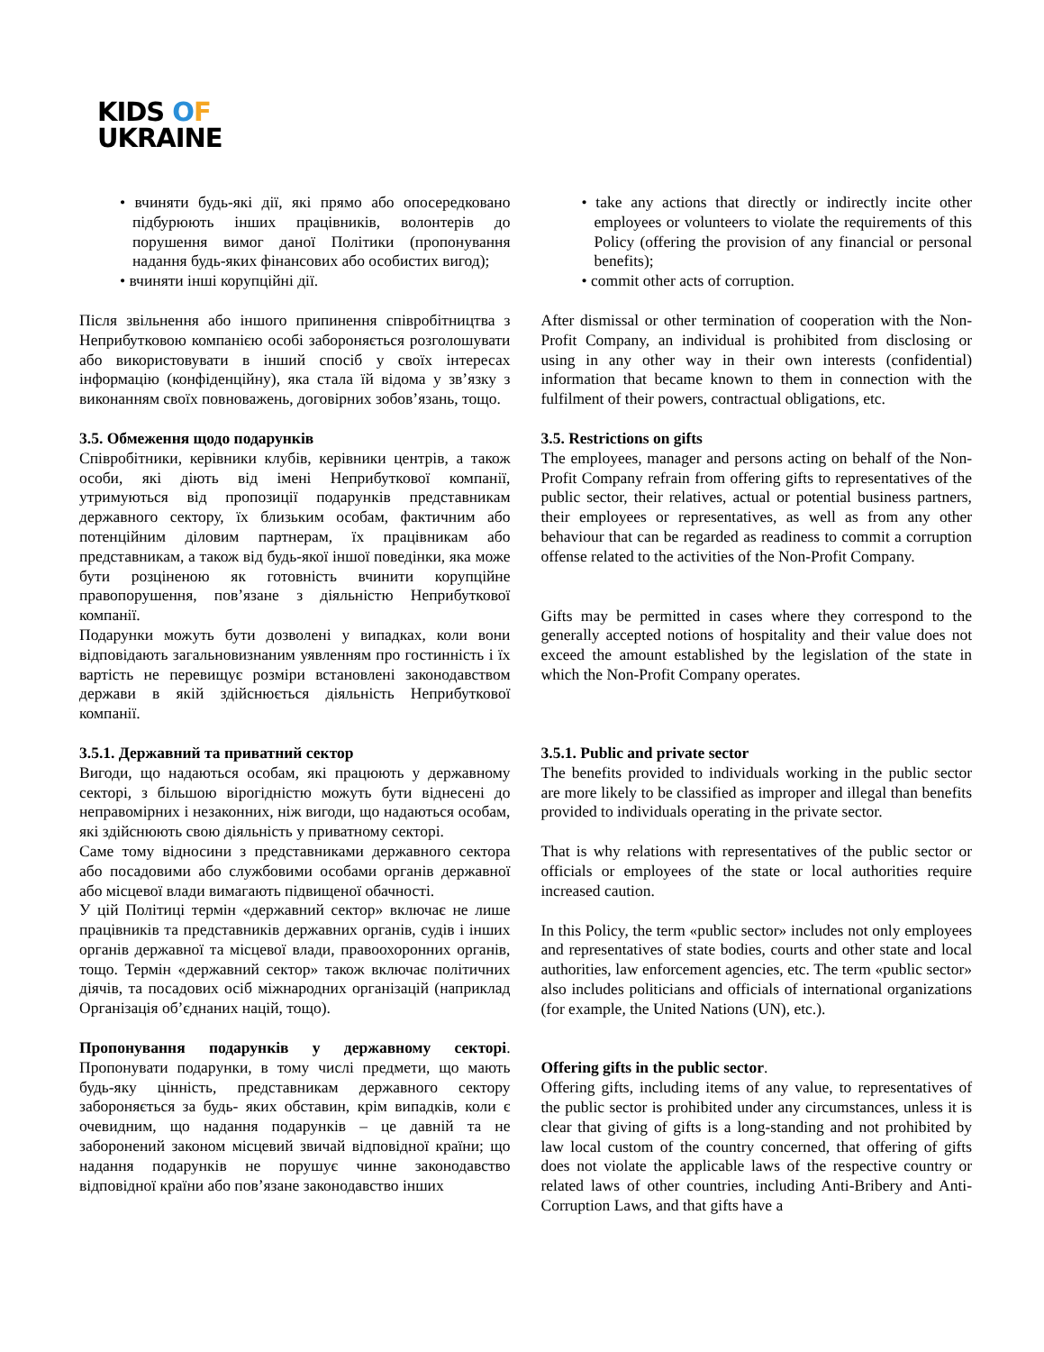KIDS OF
UKRAINE
• вчиняти будь-які дії, які прямо або опосередковано підбурюють інших працівників, волонтерів до порушення вимог даної Політики (пропонування надання будь-яких фінансових або особистих вигод);
• вчиняти інші корупційні дії.
• take any actions that directly or indirectly incite other employees or volunteers to violate the requirements of this Policy (offering the provision of any financial or personal benefits);
• commit other acts of corruption.
Після звільнення або іншого припинення співробітництва з Неприбутковою компанією особі забороняється розголошувати або використовувати в інший спосіб у своїх інтересах інформацію (конфіденційну), яка стала їй відома у зв’язку з виконанням своїх повноважень, договірних зобов’язань, тощо.
After dismissal or other termination of cooperation with the Non-Profit Company, an individual is prohibited from disclosing or using in any other way in their own interests (confidential) information that became known to them in connection with the fulfilment of their powers, contractual obligations, etc.
3.5. Обмеження щодо подарунків
Співробітники, керівники клубів, керівники центрів, а також особи, які діють від імені Неприбуткової компанії, утримуються від пропозиції подарунків представникам державного сектору, їх близьким особам, фактичним або потенційним діловим партнерам, їх працівникам або представникам, а також від будь-якої іншої поведінки, яка може бути розціненою як готовність вчинити корупційне правопорушення, пов’язане з діяльністю Неприбуткової компанії.
Подарунки можуть бути дозволені у випадках, коли вони відповідають загальновизнаним уявленням про гостинність і їх вартість не перевищує розміри встановлені законодавством держави в якій здійснюється діяльність Неприбуткової компанії.
3.5. Restrictions on gifts
The employees, manager and persons acting on behalf of the Non-Profit Company refrain from offering gifts to representatives of the public sector, their relatives, actual or potential business partners, their employees or representatives, as well as from any other behaviour that can be regarded as readiness to commit a corruption offense related to the activities of the Non-Profit Company.
Gifts may be permitted in cases where they correspond to the generally accepted notions of hospitality and their value does not exceed the amount established by the legislation of the state in which the Non-Profit Company operates.
3.5.1. Державний та приватний сектор
Вигоди, що надаються особам, які працюють у державному секторі, з більшою вірогідністю можуть бути віднесені до неправомірних і незаконних, ніж вигоди, що надаються особам, які здійснюють свою діяльність у приватному секторі.
Саме тому відносини з представниками державного сектора або посадовими або службовими особами органів державної або місцевої влади вимагають підвищеної обачності.
У цій Політиці термін «державний сектор» включає не лише працівників та представників державних органів, судів і інших органів державної та місцевої влади, правоохоронних органів, тощо. Термін «державний сектор» також включає політичних діячів, та посадових осіб міжнародних організацій (наприклад Організація об’єднаних націй, тощо).
Пропонування подарунків у державному секторі. Пропонувати подарунки, в тому числі предмети, що мають будь-яку цінність, представникам державного сектору забороняється за будь- яких обставин, крім випадків, коли є очевидним, що надання подарунків – це давній та не заборонений законом місцевий звичай відповідної країни; що надання подарунків не порушує чинне законодавство відповідної країни або пов’язане законодавство інших
3.5.1. Public and private sector
The benefits provided to individuals working in the public sector are more likely to be classified as improper and illegal than benefits provided to individuals operating in the private sector.
That is why relations with representatives of the public sector or officials or employees of the state or local authorities require increased caution.
In this Policy, the term «public sector» includes not only employees and representatives of state bodies, courts and other state and local authorities, law enforcement agencies, etc. The term «public sector» also includes politicians and officials of international organizations (for example, the United Nations (UN), etc.).
Offering gifts in the public sector.
Offering gifts, including items of any value, to representatives of the public sector is prohibited under any circumstances, unless it is clear that giving of gifts is a long-standing and not prohibited by law local custom of the country concerned, that offering of gifts does not violate the applicable laws of the respective country or related laws of other countries, including Anti-Bribery and Anti-Corruption Laws, and that gifts have a